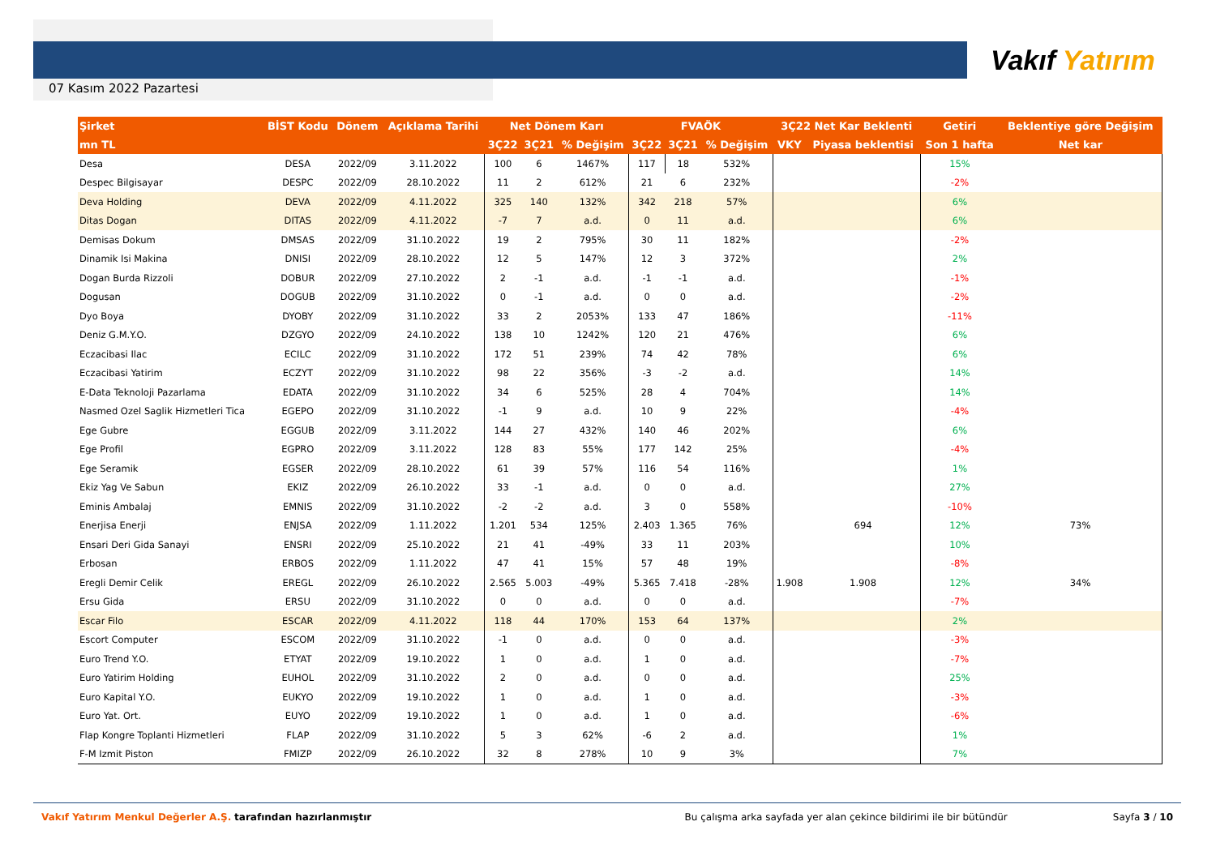Vakıf Yatırım
07 Kasım 2022 Pazartesi
| Şirket | BİST Kodu | Dönem | Açıklama Tarihi | Net Dönem Karı | | | FVAÖK | | | 3Ç22 Net Kar Beklenti | | Getiri | Beklentiye göre Değişim |
| --- | --- | --- | --- | --- | --- | --- | --- | --- | --- | --- | --- | --- | --- |
| mn TL | | | | 3Ç22 | 3Ç21 | % Değişim | 3Ç22 | 3Ç21 | % Değişim | VKY | Piyasa beklentisi | Son 1 hafta | Net kar |
| Desa | DESA | 2022/09 | 3.11.2022 | 100 | 6 | 1467% | 117 | 18 | 532% | | | 15% | |
| Despec Bilgisayar | DESPC | 2022/09 | 28.10.2022 | 11 | 2 | 612% | 21 | 6 | 232% | | | -2% | |
| Deva Holding | DEVA | 2022/09 | 4.11.2022 | 325 | 140 | 132% | 342 | 218 | 57% | | | 6% | |
| Ditas Dogan | DITAS | 2022/09 | 4.11.2022 | -7 | 7 | a.d. | 0 | 11 | a.d. | | | 6% | |
| Demisas Dokum | DMSAS | 2022/09 | 31.10.2022 | 19 | 2 | 795% | 30 | 11 | 182% | | | -2% | |
| Dinamik Isi Makina | DNISI | 2022/09 | 28.10.2022 | 12 | 5 | 147% | 12 | 3 | 372% | | | 2% | |
| Dogan Burda Rizzoli | DOBUR | 2022/09 | 27.10.2022 | 2 | -1 | a.d. | -1 | -1 | a.d. | | | -1% | |
| Dogusan | DOGUB | 2022/09 | 31.10.2022 | 0 | -1 | a.d. | 0 | 0 | a.d. | | | -2% | |
| Dyo Boya | DYOBY | 2022/09 | 31.10.2022 | 33 | 2 | 2053% | 133 | 47 | 186% | | | -11% | |
| Deniz G.M.Y.O. | DZGYO | 2022/09 | 24.10.2022 | 138 | 10 | 1242% | 120 | 21 | 476% | | | 6% | |
| Eczacibasi Ilac | ECILC | 2022/09 | 31.10.2022 | 172 | 51 | 239% | 74 | 42 | 78% | | | 6% | |
| Eczacibasi Yatirim | ECZYT | 2022/09 | 31.10.2022 | 98 | 22 | 356% | -3 | -2 | a.d. | | | 14% | |
| E-Data Teknoloji Pazarlama | EDATA | 2022/09 | 31.10.2022 | 34 | 6 | 525% | 28 | 4 | 704% | | | 14% | |
| Nasmed Ozel Saglik Hizmetleri Tica | EGEPO | 2022/09 | 31.10.2022 | -1 | 9 | a.d. | 10 | 9 | 22% | | | -4% | |
| Ege Gubre | EGGUB | 2022/09 | 3.11.2022 | 144 | 27 | 432% | 140 | 46 | 202% | | | 6% | |
| Ege Profil | EGPRO | 2022/09 | 3.11.2022 | 128 | 83 | 55% | 177 | 142 | 25% | | | -4% | |
| Ege Seramik | EGSER | 2022/09 | 28.10.2022 | 61 | 39 | 57% | 116 | 54 | 116% | | | 1% | |
| Ekiz Yag Ve Sabun | EKIZ | 2022/09 | 26.10.2022 | 33 | -1 | a.d. | 0 | 0 | a.d. | | | 27% | |
| Eminis Ambalaj | EMNIS | 2022/09 | 31.10.2022 | -2 | -2 | a.d. | 3 | 0 | 558% | | | -10% | |
| Enerjisa Enerji | ENJSA | 2022/09 | 1.11.2022 | 1.201 | 534 | 125% | 2.403 | 1.365 | 76% | | 694 | 12% | 73% |
| Ensari Deri Gida Sanayi | ENSRI | 2022/09 | 25.10.2022 | 21 | 41 | -49% | 33 | 11 | 203% | | | 10% | |
| Erbosan | ERBOS | 2022/09 | 1.11.2022 | 47 | 41 | 15% | 57 | 48 | 19% | | | -8% | |
| Eregli Demir Celik | EREGL | 2022/09 | 26.10.2022 | 2.565 | 5.003 | -49% | 5.365 | 7.418 | -28% | 1.908 | 1.908 | 12% | 34% |
| Ersu Gida | ERSU | 2022/09 | 31.10.2022 | 0 | 0 | a.d. | 0 | 0 | a.d. | | | -7% | |
| Escar Filo | ESCAR | 2022/09 | 4.11.2022 | 118 | 44 | 170% | 153 | 64 | 137% | | | 2% | |
| Escort Computer | ESCOM | 2022/09 | 31.10.2022 | -1 | 0 | a.d. | 0 | 0 | a.d. | | | -3% | |
| Euro Trend Y.O. | ETYAT | 2022/09 | 19.10.2022 | 1 | 0 | a.d. | 1 | 0 | a.d. | | | -7% | |
| Euro Yatirim Holding | EUHOL | 2022/09 | 31.10.2022 | 2 | 0 | a.d. | 0 | 0 | a.d. | | | 25% | |
| Euro Kapital Y.O. | EUKYO | 2022/09 | 19.10.2022 | 1 | 0 | a.d. | 1 | 0 | a.d. | | | -3% | |
| Euro Yat. Ort. | EUYO | 2022/09 | 19.10.2022 | 1 | 0 | a.d. | 1 | 0 | a.d. | | | -6% | |
| Flap Kongre Toplanti Hizmetleri | FLAP | 2022/09 | 31.10.2022 | 5 | 3 | 62% | -6 | 2 | a.d. | | | 1% | |
| F-M Izmit Piston | FMIZP | 2022/09 | 26.10.2022 | 32 | 8 | 278% | 10 | 9 | 3% | | | 7% | |
Vakıf Yatırım Menkul Değerler A.Ş. tarafından hazırlanmıştır Bu çalışma arka sayfada yer alan çekince bildirimi ile bir bütündür Sayfa 3 / 10